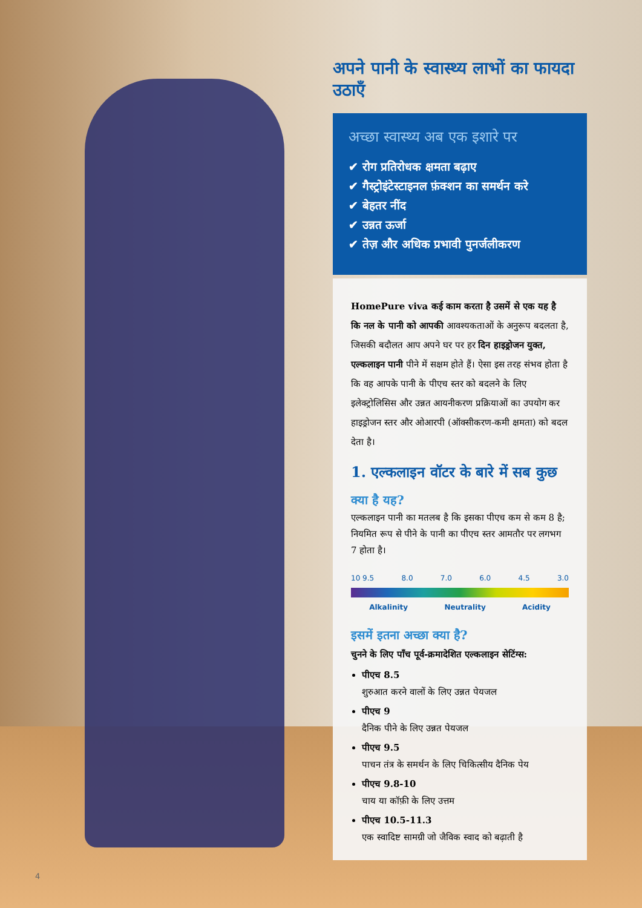अपने पानी के स्वास्थ्य लाभों का फायदा उठाएँ
अच्छा स्वास्थ्य अब एक इशारे पर
✔ रोग प्रतिरोधक क्षमता बढ़ाए
✔ गैस्ट्रोइंटेस्टाइनल फ़ंक्शन का समर्थन करे
✔ बेहतर नींद
✔ उन्नत ऊर्जा
✔ तेज़ और अधिक प्रभावी पुनर्जलीकरण
HomePure viva कई काम करता है उसमें से एक यह है कि नल के पानी को आपकी आवश्यकताओं के अनुरूप बदलता है, जिसकी बदौलत आप अपने घर पर हर दिन हाइड्रोजन युक्त, एल्कलाइन पानी पीने में सक्षम होते हैं। ऐसा इस तरह संभव होता है कि वह आपके पानी के पीएच स्तर को बदलने के लिए इलेक्ट्रोलिसिस और उन्नत आयनीकरण प्रक्रियाओं का उपयोग कर हाइड्रोजन स्तर और ओआरपी (ऑक्सीकरण-कमी क्षमता) को बदल देता है।
1. एल्कलाइन वॉटर के बारे में सब कुछ
क्या है यह?
एल्कलाइन पानी का मतलब है कि इसका पीएच कम से कम 8 है; नियमित रूप से पीने के पानी का पीएच स्तर आमतौर पर लगभग 7 होता है।
10 9.5 8.0 7.0 6.0 4.5 3.0
Alkalinity Neutrality Acidity
इसमें इतना अच्छा क्या है?
चुनने के लिए पाँच पूर्व-क्रमादेशित एल्कलाइन सेटिंग्स:
पीएच 8.5
शुरुआत करने वालों के लिए उन्नत पेयजल
पीएच 9
दैनिक पीने के लिए उन्नत पेयजल
पीएच 9.5
पाचन तंत्र के समर्थन के लिए चिकित्सीय दैनिक पेय
पीएच 9.8-10
चाय या कॉफ़ी के लिए उत्तम
पीएच 10.5-11.3
एक स्वादिष्ट सामग्री जो जैविक स्वाद को बढ़ाती है
4